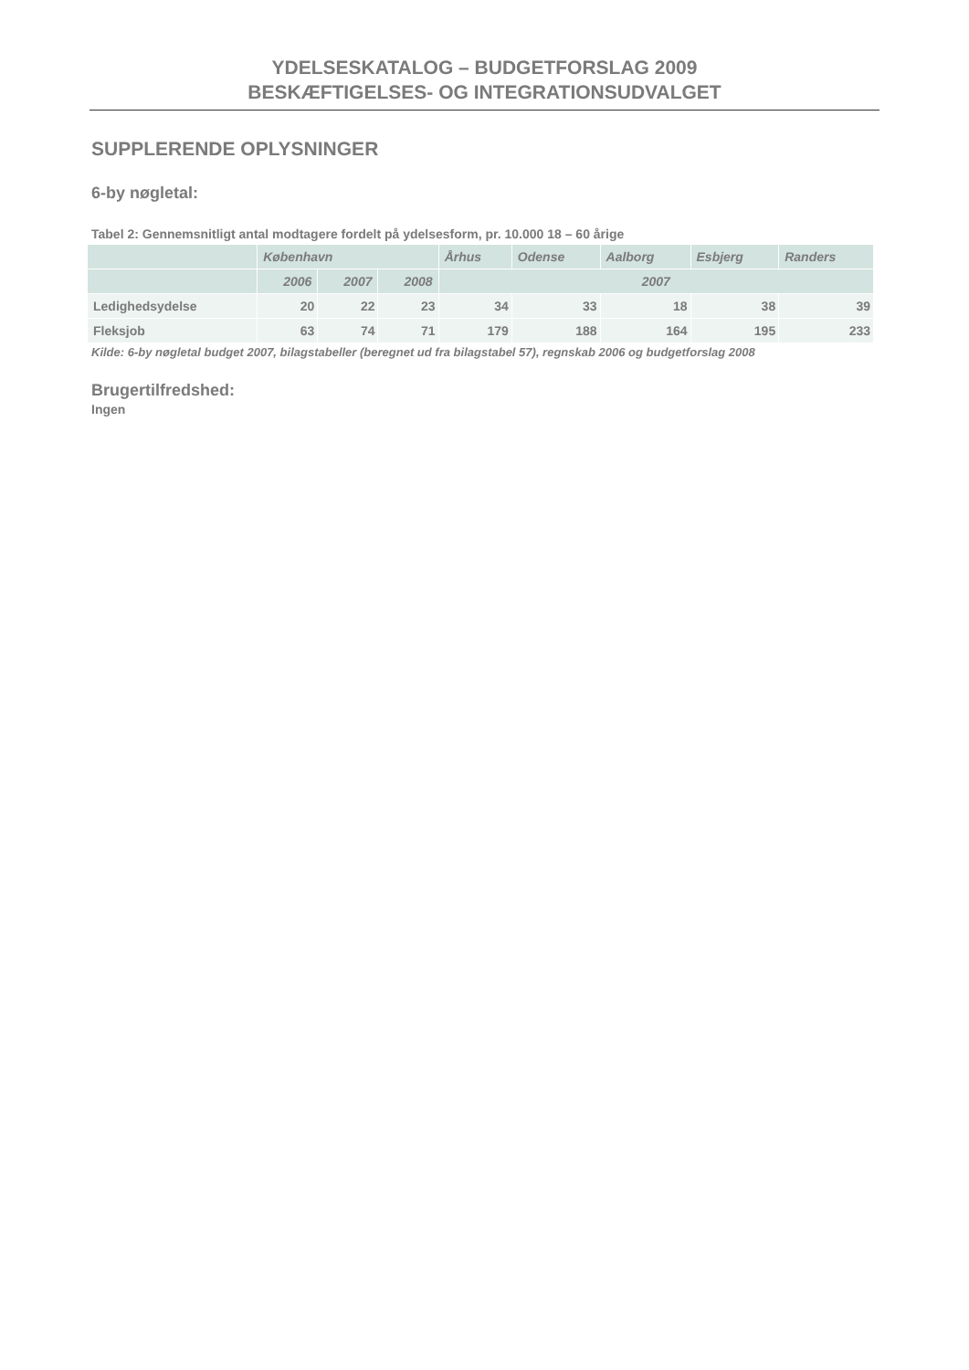YDELSESKATALOG – BUDGETFORSLAG 2009
BESKÆFTIGELSES- OG INTEGRATIONSUDVALGET
SUPPLERENDE OPLYSNINGER
6-by nøgletal:
Tabel 2: Gennemsnitligt antal modtagere fordelt på ydelsesform, pr. 10.000 18 – 60 årige
| | København | | | Århus | Odense | Aalborg | Esbjerg | Randers |
| --- | --- | --- | --- | --- | --- | --- | --- | --- |
| | 2006 | 2007 | 2008 | 2007 | | | | |
| Ledighedsydelse | 20 | 22 | 23 | 34 | 33 | 18 | 38 | 39 |
| Fleksjob | 63 | 74 | 71 | 179 | 188 | 164 | 195 | 233 |
Kilde: 6-by nøgletal budget 2007, bilagstabeller (beregnet ud fra bilagstabel 57), regnskab 2006 og budgetforslag 2008
Brugertilfredshed:
Ingen